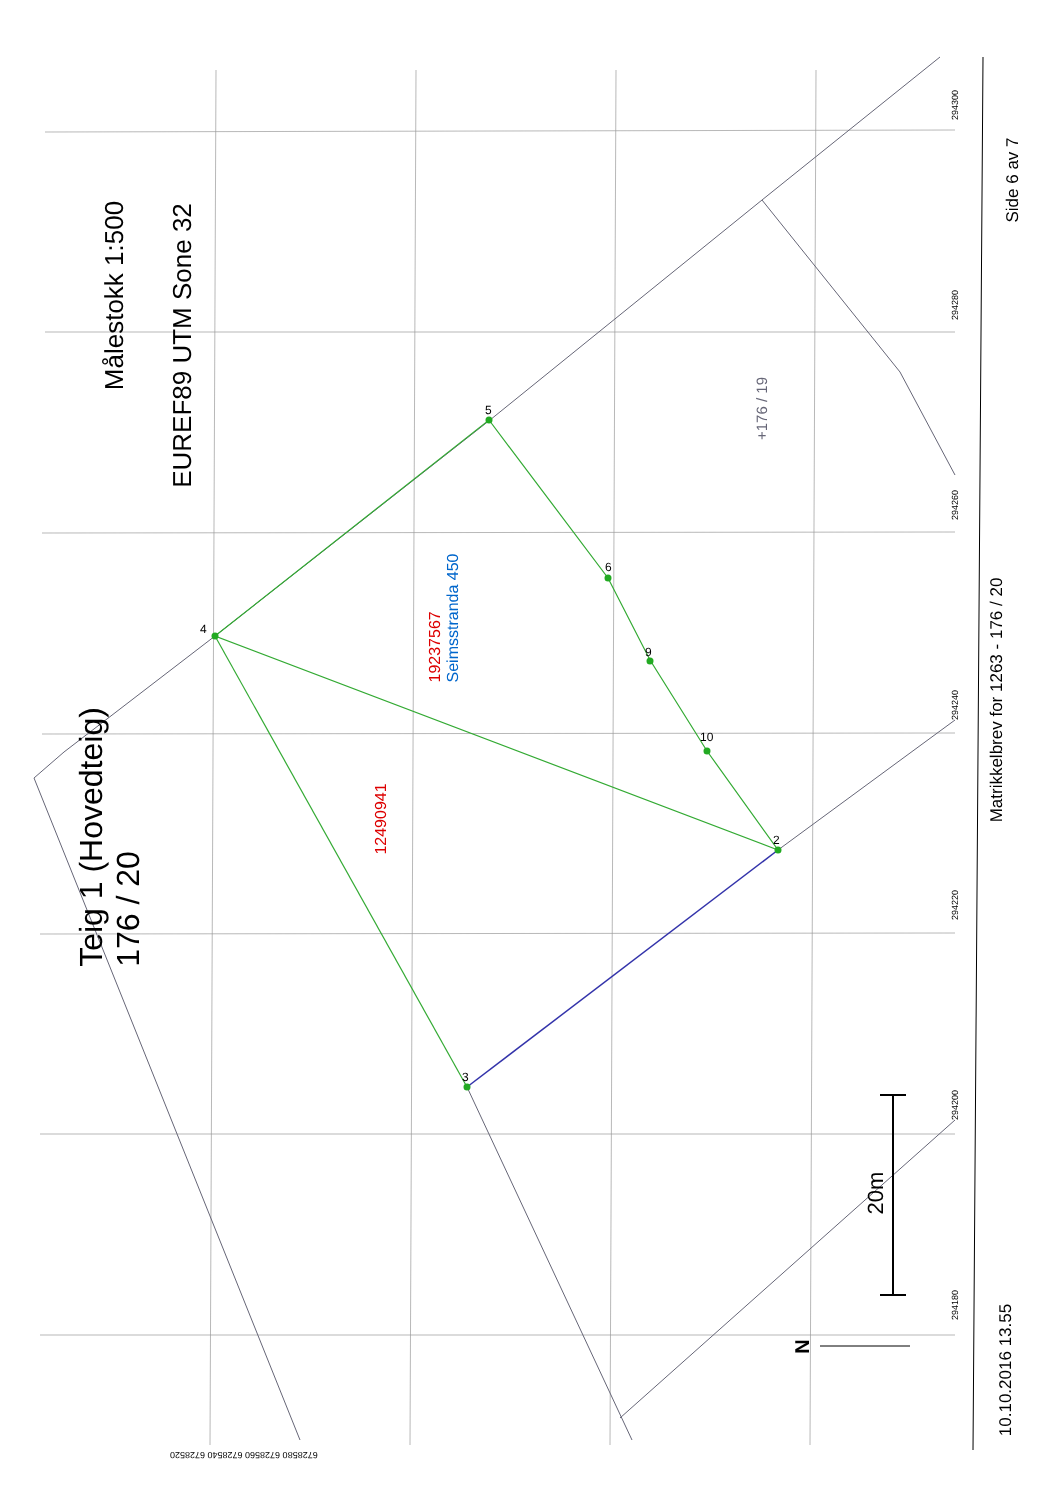Målestokk 1:500
EUREF89 UTM Sone 32
Teig 1 (Hovedteig)
176 / 20
19237567
Seimsstranda 450
12490941
+176 / 19
20m
N
Matrikkelbrev for 1263 - 176 / 20
10.10.2016 13.55
Side 6 av 7
294300
294280
294260
294240
294220
294200
294180
6728580 6728560 6728540 6728520
4
5
6
9
10
2
3